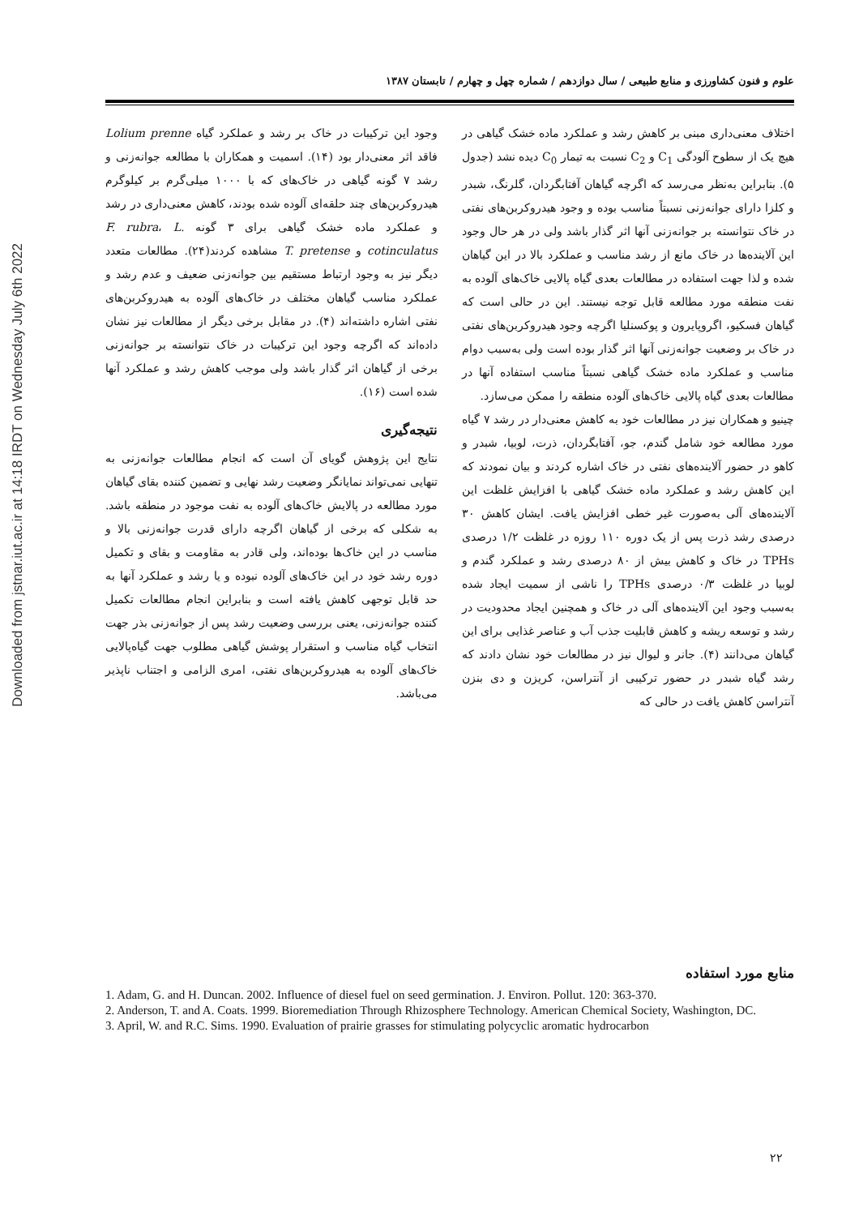Downloaded from jstnar.iut.ac.ir at 14:18 IRDT on Wednesday July 6th 2022
علوم و فنون کشاورزی و منابع طبیعی / سال دوازدهم / شماره چهل و چهارم / تابستان ۱۳۸۷
اختلاف معنی‌داری مبنی بر کاهش رشد و عملکرد ماده خشک گیاهی در هیچ یک از سطوح آلودگی C<sub>1</sub> و C<sub>2</sub> نسبت به تیمار C<sub>0</sub> دیده نشد (جدول ۵). بنابراین به‌نظر می‌رسد که اگرچه گیاهان آفتابگردان، گلرنگ، شبدر و کلزا دارای جوانه‌زنی نسبتاً مناسب بوده و وجود هیدروکربن‌های نفتی در خاک نتوانسته بر جوانه‌زنی آنها اثر گذار باشد ولی در هر حال وجود این آلاینده‌ها در خاک مانع از رشد مناسب و عملکرد بالا در این گیاهان شده و لذا جهت استفاده در مطالعات بعدی گیاه پالایی خاک‌های آلوده به نفت منطقه مورد مطالعه قابل توجه نیستند. این در حالی است که گیاهان فسکیو، اگروپایرون و پوکسنلیا اگرچه وجود هیدروکربن‌های نفتی در خاک بر وضعیت جوانه‌زنی آنها اثر گذار بوده است ولی به‌سبب دوام مناسب و عملکرد ماده خشک گیاهی نسبتاً مناسب استفاده آنها در مطالعات بعدی گیاه پالایی خاک‌های آلوده منطقه را ممکن می‌سازد.
چینیو و همکاران نیز در مطالعات خود به کاهش معنی‌دار در رشد ۷ گیاه مورد مطالعه خود شامل گندم، جو، آفتابگردان، ذرت، لوبیا، شبدر و کاهو در حضور آلاینده‌های نفتی در خاک اشاره کردند و بیان نمودند که این کاهش رشد و عملکرد ماده خشک گیاهی با افزایش غلظت این آلاینده‌های آلی به‌صورت غیر خطی افزایش یافت. ایشان کاهش ۳۰ درصدی رشد ذرت پس از یک دوره ۱۱۰ روزه در غلظت ۱/۲ درصدی TPHs در خاک و کاهش بیش از ۸۰ درصدی رشد و عملکرد گندم و لوبیا در غلظت ۰/۳ درصدی TPHs را ناشی از سمیت ایجاد شده به‌سبب وجود این آلاینده‌های آلی در خاک و همچنین ایجاد محدودیت در رشد و توسعه ریشه و کاهش قابلیت جذب آب و عناصر غذایی برای این گیاهان می‌دانند (۴). جانر و لیوال نیز در مطالعات خود نشان دادند که رشد گیاه شبدر در حضور ترکیبی از آنتراسن، کریزن و دی بنزن آنتراسن کاهش یافت در حالی که
وجود این ترکیبات در خاک بر رشد و عملکرد گیاه Lolium prenne فاقد اثر معنی‌دار بود (۱۴). اسمیت و همکاران با مطالعه جوانه‌زنی و رشد ۷ گونه گیاهی در خاک‌های که با ۱۰۰۰ میلی‌گرم بر کیلوگرم هیدروکربن‌های چند حلقه‌ای آلوده شده بودند، کاهش معنی‌داری در رشد و عملکرد ماده خشک گیاهی برای ۳ گونه F. rubra، L. cotinculatus و T. pretense مشاهده کردند(۲۴). مطالعات متعدد دیگر نیز به وجود ارتباط مستقیم بین جوانه‌زنی ضعیف و عدم رشد و عملکرد مناسب گیاهان مختلف در خاک‌های آلوده به هیدروکربن‌های نفتی اشاره داشته‌اند (۴). در مقابل برخی دیگر از مطالعات نیز نشان داده‌اند که اگرچه وجود این ترکیبات در خاک نتوانسته بر جوانه‌زنی برخی از گیاهان اثر گذار باشد ولی موجب کاهش رشد و عملکرد آنها شده است (۱۶).
نتیجه‌گیری
نتایج این پژوهش گویای آن است که انجام مطالعات جوانه‌زنی به تنهایی نمی‌تواند نمایانگر وضعیت رشد نهایی و تضمین کننده بقای گیاهان مورد مطالعه در پالایش خاک‌های آلوده به نفت موجود در منطقه باشد. به شکلی که برخی از گیاهان اگرچه دارای قدرت جوانه‌زنی بالا و مناسب در این خاک‌ها بوده‌اند، ولی قادر به مقاومت و بقای و تکمیل دوره رشد خود در این خاک‌های آلوده نبوده و یا رشد و عملکرد آنها به حد قابل توجهی کاهش یافته است و بنابراین انجام مطالعات تکمیل کننده جوانه‌زنی، یعنی بررسی وضعیت رشد پس از جوانه‌زنی بذر جهت انتخاب گیاه مناسب و استقرار پوشش گیاهی مطلوب جهت گیاه‌پالایی خاک‌های آلوده به هیدروکربن‌های نفتی، امری الزامی و اجتناب ناپذیر می‌باشد.
منابع مورد استفاده
1. Adam, G. and H. Duncan. 2002. Influence of diesel fuel on seed germination. J. Environ. Pollut. 120: 363-370.
2. Anderson, T. and A. Coats. 1999. Bioremediation Through Rhizosphere Technology. American Chemical Society, Washington, DC.
3. April, W. and R.C. Sims. 1990. Evaluation of prairie grasses for stimulating polycyclic aromatic hydrocarbon
۲۲